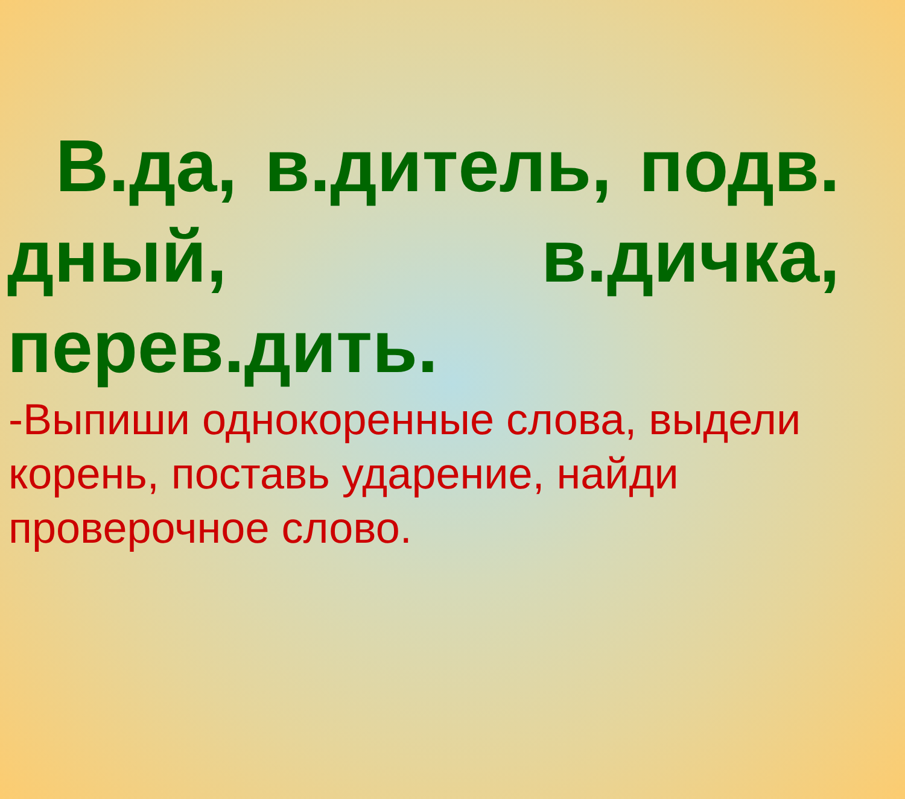В.да, в.дитель, подв. дный, в.дичка, перев.дить.
-Выпиши однокоренные слова, выдели корень, поставь ударение, найди проверочное слово.